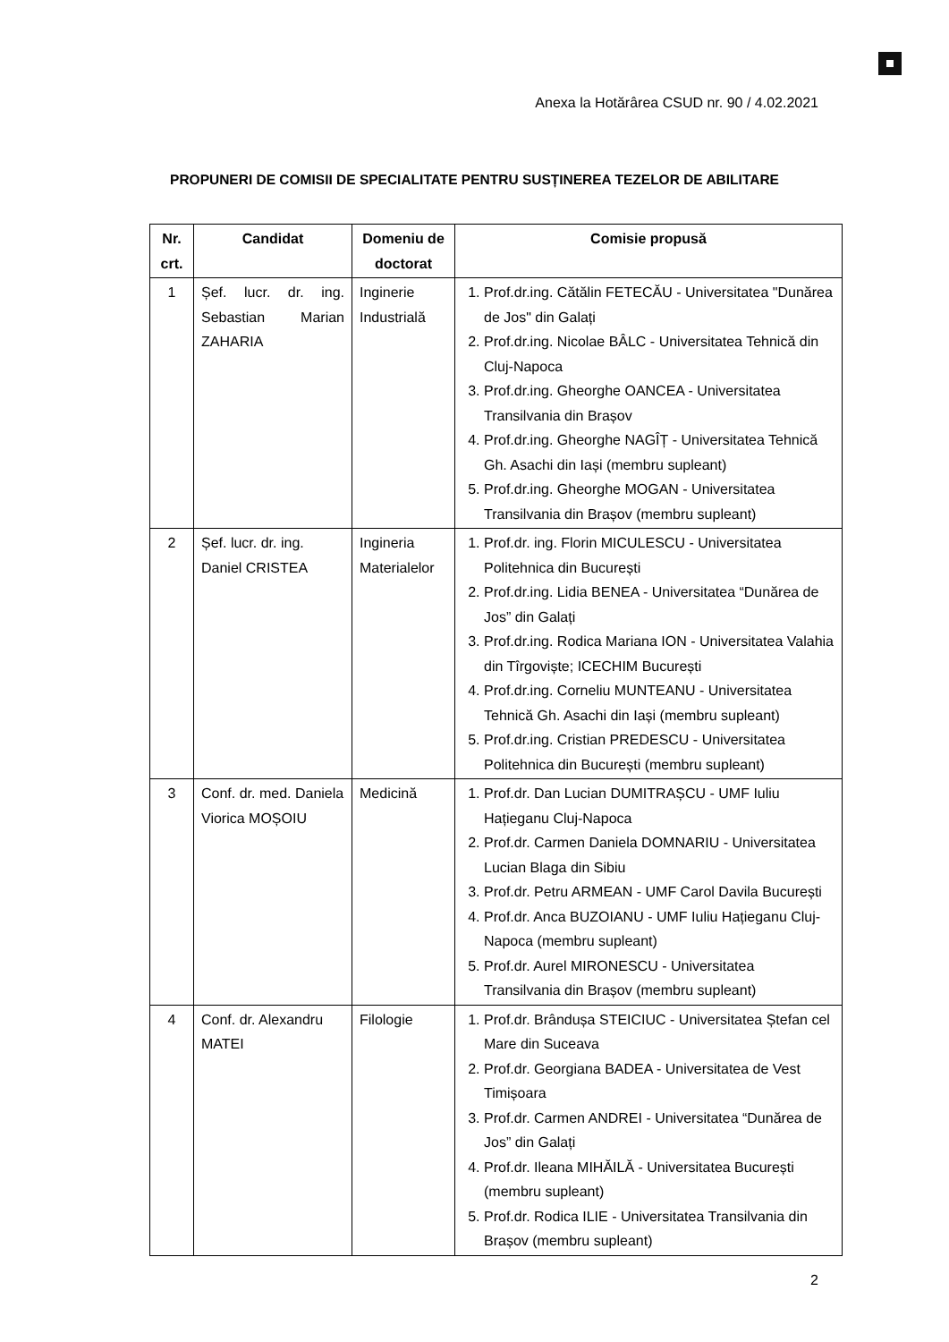Anexa la Hotărârea CSUD nr. 90 / 4.02.2021
PROPUNERI DE COMISII DE SPECIALITATE PENTRU SUSȚINEREA TEZELOR DE ABILITARE
| Nr. crt. | Candidat | Domeniu de doctorat | Comisie propusă |
| --- | --- | --- | --- |
| 1 | Șef. lucr. dr. ing. Sebastian Marian ZAHARIA | Inginerie Industrială | 1. Prof.dr.ing. Cătălin FETECĂU - Universitatea "Dunărea de Jos" din Galați 2. Prof.dr.ing. Nicolae BÂLC - Universitatea Tehnică din Cluj-Napoca 3. Prof.dr.ing. Gheorghe OANCEA - Universitatea Transilvania din Brașov 4. Prof.dr.ing. Gheorghe NAGÎȚ - Universitatea Tehnică Gh. Asachi din Iași (membru supleant) 5. Prof.dr.ing. Gheorghe MOGAN - Universitatea Transilvania din Brașov (membru supleant) |
| 2 | Șef. lucr. dr. ing. Daniel CRISTEA | Ingineria Materialelor | 1. Prof.dr. ing. Florin MICULESCU - Universitatea Politehnica din București 2. Prof.dr.ing. Lidia BENEA - Universitatea “Dunărea de Jos” din Galați 3. Prof.dr.ing. Rodica Mariana ION - Universitatea Valahia din Tîrgoviște; ICECHIM București 4. Prof.dr.ing. Corneliu MUNTEANU - Universitatea Tehnică Gh. Asachi din Iași (membru supleant) 5. Prof.dr.ing. Cristian PREDESCU - Universitatea Politehnica din București (membru supleant) |
| 3 | Conf. dr. med. Daniela Viorica MOȘOIU | Medicină | 1. Prof.dr. Dan Lucian DUMITRAȘCU - UMF Iuliu Hațieganu Cluj-Napoca 2. Prof.dr. Carmen Daniela DOMNARIU - Universitatea Lucian Blaga din Sibiu 3. Prof.dr. Petru ARMEAN - UMF Carol Davila București 4. Prof.dr. Anca BUZOIANU - UMF Iuliu Hațieganu Cluj-Napoca (membru supleant) 5. Prof.dr. Aurel MIRONESCU - Universitatea Transilvania din Brașov (membru supleant) |
| 4 | Conf. dr. Alexandru MATEI | Filologie | 1. Prof.dr. Brândușa STEICIUC - Universitatea Ștefan cel Mare din Suceava 2. Prof.dr. Georgiana BADEA - Universitatea de Vest Timișoara 3. Prof.dr. Carmen ANDREI - Universitatea “Dunărea de Jos” din Galați 4. Prof.dr. Ileana MIHĂILĂ - Universitatea București (membru supleant) 5. Prof.dr. Rodica ILIE - Universitatea Transilvania din Brașov (membru supleant) |
2